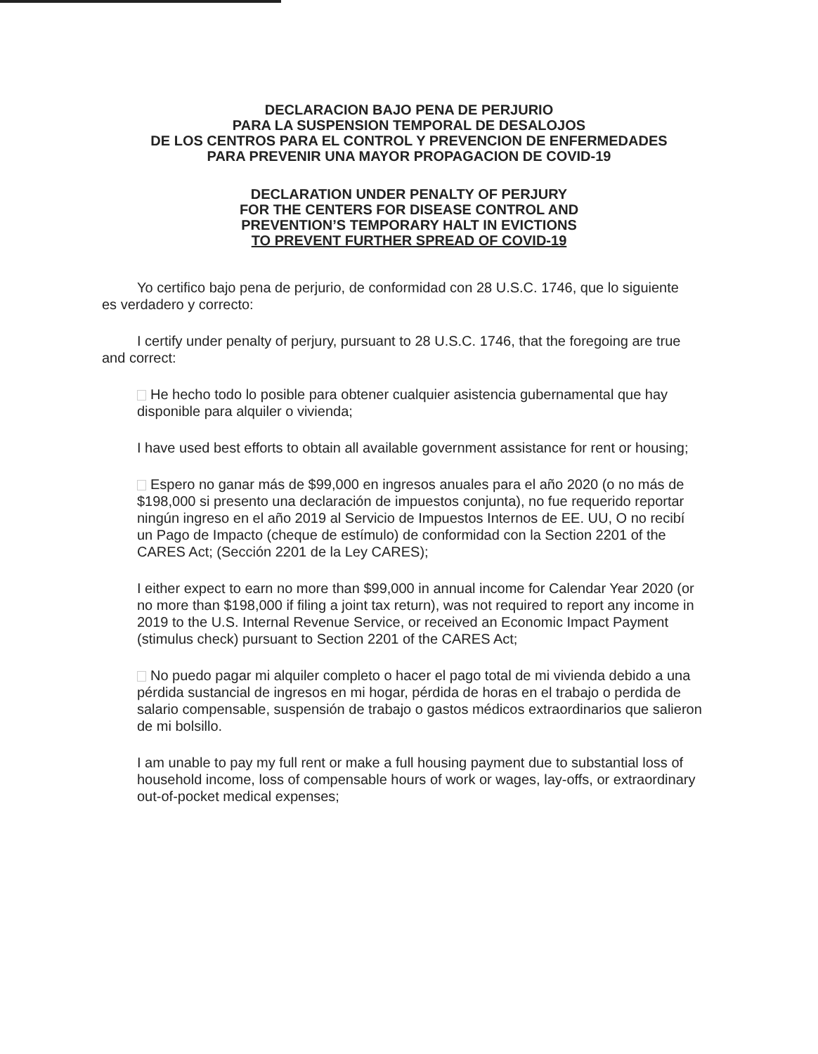DECLARACION BAJO PENA DE PERJURIO
PARA LA SUSPENSION TEMPORAL DE DESALOJOS
DE LOS CENTROS PARA EL CONTROL Y PREVENCION DE ENFERMEDADES
PARA PREVENIR UNA MAYOR PROPAGACION DE COVID-19
DECLARATION UNDER PENALTY OF PERJURY
FOR THE CENTERS FOR DISEASE CONTROL AND
PREVENTION’S TEMPORARY HALT IN EVICTIONS
TO PREVENT FURTHER SPREAD OF COVID-19
Yo certifico bajo pena de perjurio, de conformidad con 28 U.S.C. 1746, que lo siguiente es verdadero y correcto:
I certify under penalty of perjury, pursuant to 28 U.S.C. 1746, that the foregoing are true and correct:
He hecho todo lo posible para obtener cualquier asistencia gubernamental que hay disponible para alquiler o vivienda;
I have used best efforts to obtain all available government assistance for rent or housing;
Espero no ganar más de $99,000 en ingresos anuales para el año 2020 (o no más de $198,000 si presento una declaración de impuestos conjunta), no fue requerido reportar ningún ingreso en el año 2019 al Servicio de Impuestos Internos de EE. UU, O no recibí un Pago de Impacto (cheque de estímulo) de conformidad con la Section 2201 of the CARES Act; (Sección 2201 de la Ley CARES);
I either expect to earn no more than $99,000 in annual income for Calendar Year 2020 (or no more than $198,000 if filing a joint tax return), was not required to report any income in 2019 to the U.S. Internal Revenue Service, or received an Economic Impact Payment (stimulus check) pursuant to Section 2201 of the CARES Act;
No puedo pagar mi alquiler completo o hacer el pago total de mi vivienda debido a una pérdida sustancial de ingresos en mi hogar, pérdida de horas en el trabajo o perdida de salario compensable, suspensión de trabajo o gastos médicos extraordinarios que salieron de mi bolsillo.
I am unable to pay my full rent or make a full housing payment due to substantial loss of household income, loss of compensable hours of work or wages, lay-offs, or extraordinary out-of-pocket medical expenses;